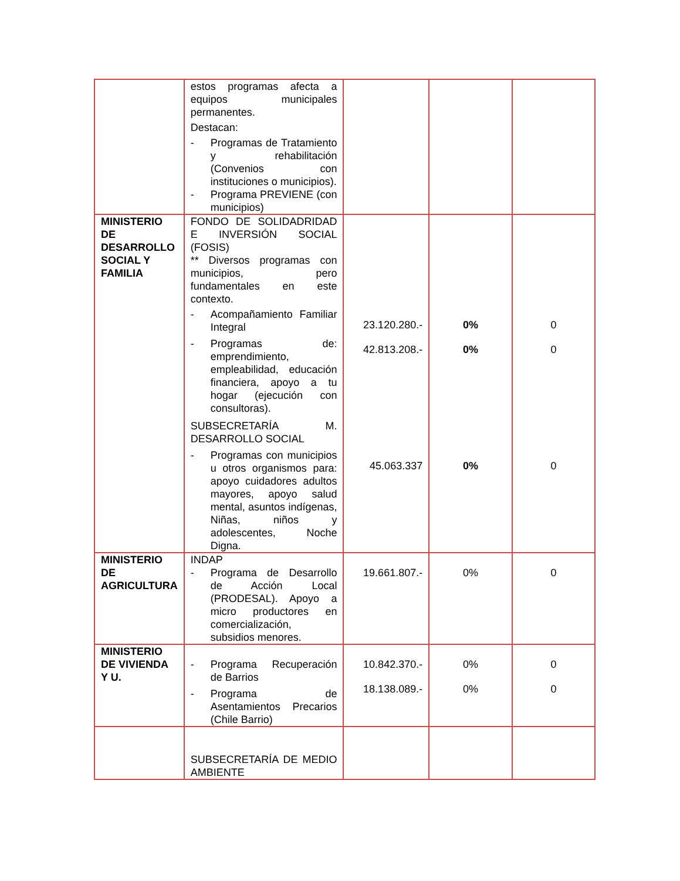| | estos programas afecta a equipos municipales permanentes. Destacan: - Programas de Tratamiento y rehabilitación (Convenios con instituciones o municipios). - Programa PREVIENE (con municipios) | | | |
| MINISTERIO DE DESARROLLO SOCIAL Y FAMILIA | FONDO DE SOLIDADRIDAD E INVERSIÓN SOCIAL (FOSIS) ** Diversos programas con municipios, pero fundamentales en este contexto. - Acompañamiento Familiar Integral - Programas de: emprendimiento, empleabilidad, educación financiera, apoyo a tu hogar (ejecución con consultoras). SUBSECRETARÍA M. DESARROLLO SOCIAL - Programas con municipios u otros organismos para: apoyo cuidadores adultos mayores, apoyo salud mental, asuntos indígenas, Niñas, niños y adolescentes, Noche Digna. | 23.120.280.- 42.813.208.- 45.063.337 | 0% 0% 0% | 0 0 0 |
| MINISTERIO DE AGRICULTURA | INDAP - Programa de Desarrollo de Acción Local (PRODESAL). Apoyo a micro productores en comercialización, subsidios menores. | 19.661.807.- | 0% | 0 |
| MINISTERIO DE VIVIENDA Y U. | - Programa Recuperación de Barrios - Programa de Asentamientos Precarios (Chile Barrio) | 10.842.370.- 18.138.089.- | 0% 0% | 0 0 |
| | SUBSECRETARÍA DE MEDIO AMBIENTE | | | |